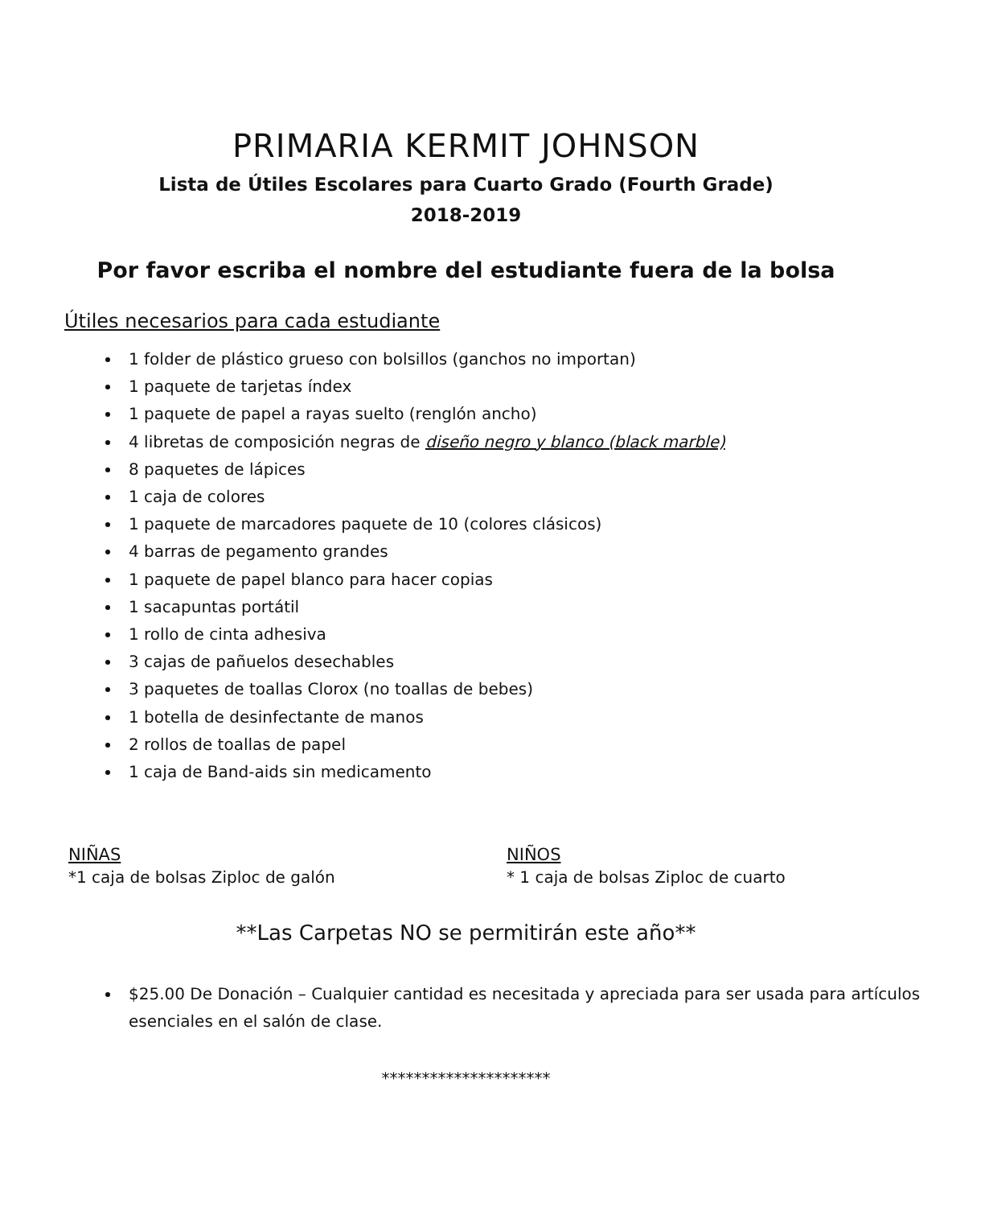PRIMARIA KERMIT JOHNSON
Lista de Útiles Escolares para Cuarto Grado (Fourth Grade)
2018-2019
Por favor escriba el nombre del estudiante fuera de la bolsa
Útiles necesarios para cada estudiante
1 folder de plástico grueso con bolsillos (ganchos no importan)
1 paquete de tarjetas índex
1 paquete de papel a rayas suelto (renglón ancho)
4 libretas de composición negras de diseño negro y blanco (black marble)
8 paquetes de lápices
1 caja de colores
1 paquete de marcadores paquete de 10 (colores clásicos)
4 barras de pegamento grandes
1 paquete de papel blanco para hacer copias
1 sacapuntas portátil
1 rollo de cinta adhesiva
3 cajas de pañuelos desechables
3 paquetes de toallas Clorox (no toallas de bebes)
1 botella de desinfectante de manos
2 rollos de toallas de papel
1 caja de Band-aids sin medicamento
NIÑAS
*1 caja de bolsas Ziploc de galón
NIÑOS
* 1 caja de bolsas Ziploc de cuarto
**Las Carpetas NO se permitirán este año**
$25.00 De Donación – Cualquier cantidad es necesitada y apreciada para ser usada para artículos esenciales en el salón de clase.
*********************